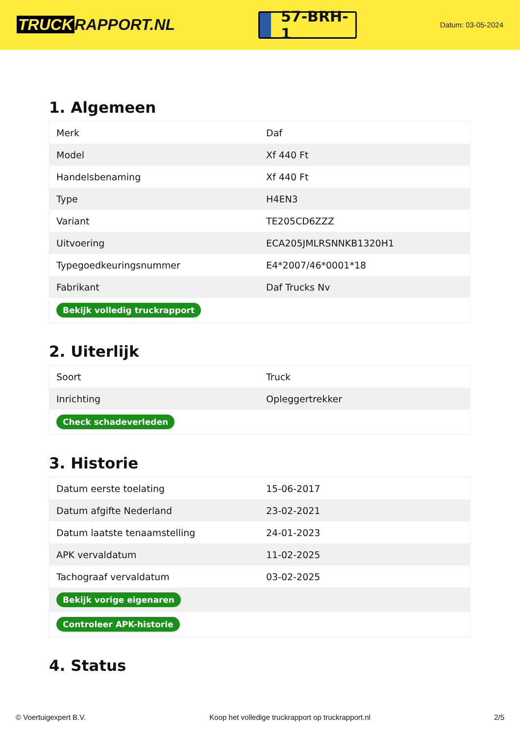TRUCK RAPPORT.NL
57-BRH-1
Datum: 03-05-2024
1. Algemeen
| Merk | Daf |
| Model | Xf 440 Ft |
| Handelsbenaming | Xf 440 Ft |
| Type | H4EN3 |
| Variant | TE205CD6ZZZ |
| Uitvoering | ECA205JMLRSNNKB1320H1 |
| Typegoedkeuringsnummer | E4*2007/46*0001*18 |
| Fabrikant | Daf Trucks Nv |
| Bekijk volledig truckrapport | |
2. Uiterlijk
| Soort | Truck |
| Inrichting | Opleggertrekker |
| Check schadeverleden | |
3. Historie
| Datum eerste toelating | 15-06-2017 |
| Datum afgifte Nederland | 23-02-2021 |
| Datum laatste tenaamstelling | 24-01-2023 |
| APK vervaldatum | 11-02-2025 |
| Tachograaf vervaldatum | 03-02-2025 |
| Bekijk vorige eigenaren | |
| Controleer APK-historie | |
4. Status
© Voertuigexpert B.V. Koop het volledige truckrapport op truckrapport.nl 2/5